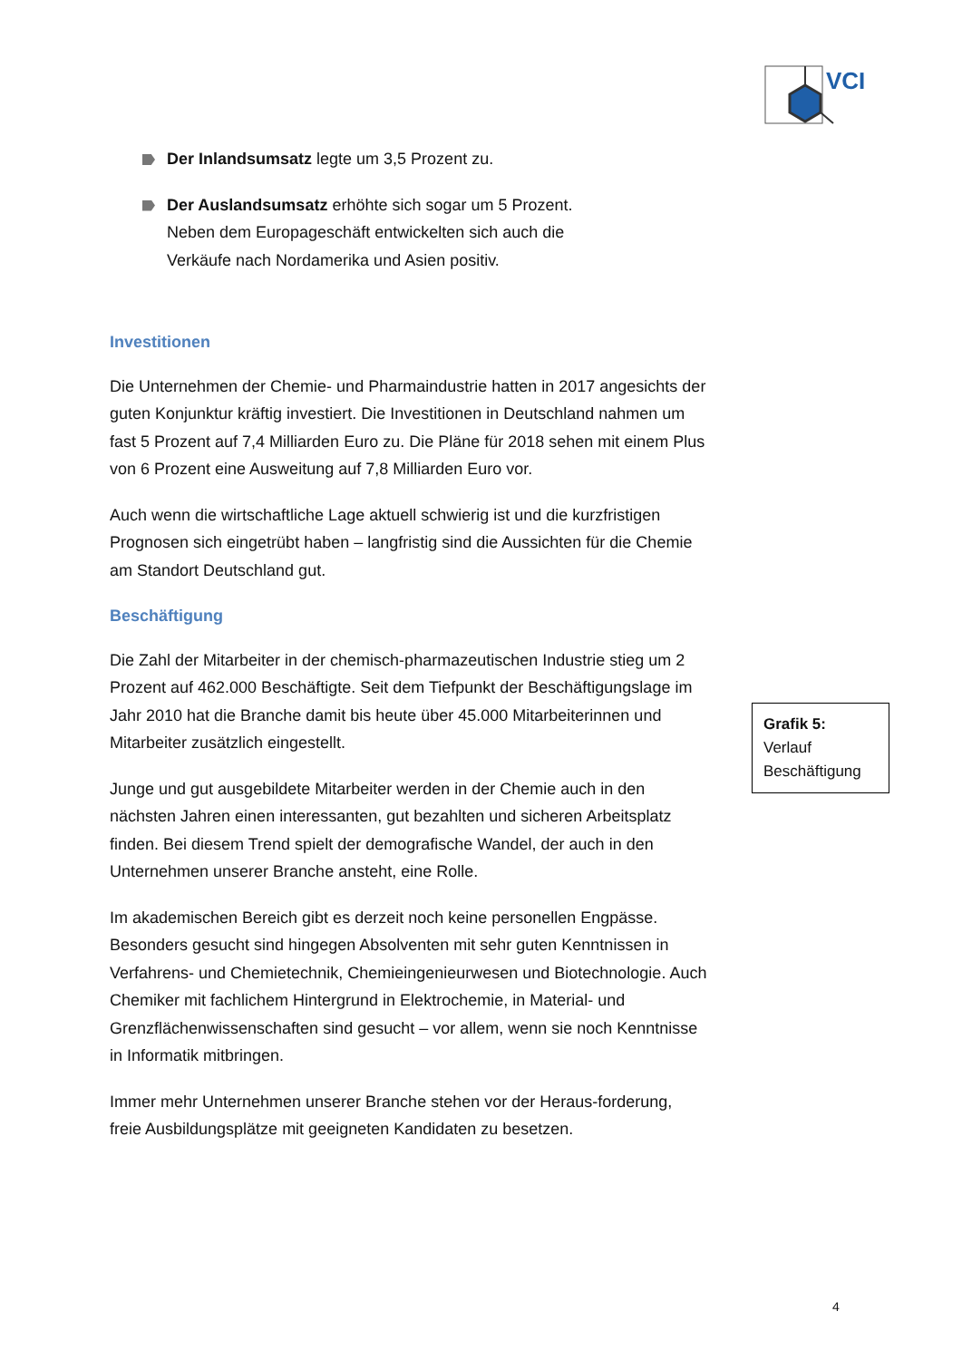VCI
Der Inlandsumsatz legte um 3,5 Prozent zu.
Der Auslandsumsatz erhöhte sich sogar um 5 Prozent.
Neben dem Europageschäft entwickelten sich auch die
Verkäufe nach Nordamerika und Asien positiv.
Investitionen
Die Unternehmen der Chemie- und Pharmaindustrie hatten in 2017 angesichts der guten Konjunktur kräftig investiert. Die Investitionen in Deutschland nahmen um fast 5 Prozent auf 7,4 Milliarden Euro zu. Die Pläne für 2018 sehen mit einem Plus von 6 Prozent eine Ausweitung auf 7,8 Milliarden Euro vor.
Auch wenn die wirtschaftliche Lage aktuell schwierig ist und die kurzfristigen Prognosen sich eingetrübt haben – langfristig sind die Aussichten für die Chemie am Standort Deutschland gut.
Beschäftigung
Die Zahl der Mitarbeiter in der chemisch-pharmazeutischen Industrie stieg um 2 Prozent auf 462.000 Beschäftigte. Seit dem Tiefpunkt der Beschäftigungslage im Jahr 2010 hat die Branche damit bis heute über 45.000 Mitarbeiterinnen und Mitarbeiter zusätzlich eingestellt.
Junge und gut ausgebildete Mitarbeiter werden in der Chemie auch in den nächsten Jahren einen interessanten, gut bezahlten und sicheren Arbeitsplatz finden. Bei diesem Trend spielt der demografische Wandel, der auch in den Unternehmen unserer Branche ansteht, eine Rolle.
Im akademischen Bereich gibt es derzeit noch keine personellen Engpässe. Besonders gesucht sind hingegen Absolventen mit sehr guten Kenntnissen in Verfahrens- und Chemietechnik, Chemieingenieurwesen und Biotechnologie. Auch Chemiker mit fachlichem Hintergrund in Elektrochemie, in Material- und Grenzflächenwissenschaften sind gesucht – vor allem, wenn sie noch Kenntnisse in Informatik mitbringen.
Immer mehr Unternehmen unserer Branche stehen vor der Heraus-forderung, freie Ausbildungsplätze mit geeigneten Kandidaten zu besetzen.
Grafik 5:
Verlauf
Beschäftigung
4